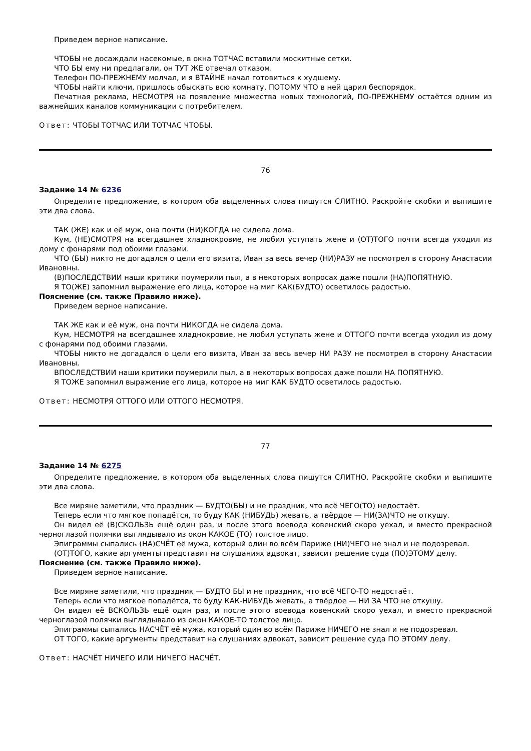Приведем верное написание.
ЧТОБЫ не досаждали насекомые, в окна ТОТЧАС вставили москитные сетки.
ЧТО БЫ ему ни предлагали, он ТУТ ЖЕ отвечал отказом.
Телефон ПО-ПРЕЖНЕМУ молчал, и я ВТАЙНЕ начал готовиться к худшему.
ЧТОБЫ найти ключи, пришлось обыскать всю комнату, ПОТОМУ ЧТО в ней царил беспорядок.
Печатная реклама, НЕСМОТРЯ на появление множества новых технологий, ПО-ПРЕЖНЕМУ остаётся одним из важнейших каналов коммуникации с потребителем.
Ответ: ЧТОБЫ ТОТЧАС ИЛИ ТОТЧАС ЧТОБЫ.
76
Задание 14 № 6236
Определите предложение, в котором оба выделенных слова пишутся СЛИТНО. Раскройте скобки и выпишите эти два слова.
ТАК (ЖЕ) как и её муж, она почти (НИ)КОГДА не сидела дома.
Кум, (НЕ)СМОТРЯ на всегдашнее хладнокровие, не любил уступать жене и (ОТ)ТОГО почти всегда уходил из дому с фонарями под обоими глазами.
ЧТО (БЫ) никто не догадался о цели его визита, Иван за весь вечер (НИ)РАЗУ не посмотрел в сторону Анастасии Ивановны.
(В)ПОСЛЕДСТВИИ наши критики поумерили пыл, а в некоторых вопросах даже пошли (НА)ПОПЯТНУЮ.
Я ТО(ЖЕ) запомнил выражение его лица, которое на миг КАК(БУДТО) осветилось радостью.
Пояснение (см. также Правило ниже).
Приведем верное написание.
ТАК ЖЕ как и её муж, она почти НИКОГДА не сидела дома.
Кум, НЕСМОТРЯ на всегдашнее хладнокровие, не любил уступать жене и ОТТОГО почти всегда уходил из дому с фонарями под обоими глазами.
ЧТОБЫ никто не догадался о цели его визита, Иван за весь вечер НИ РАЗУ не посмотрел в сторону Анастасии Ивановны.
ВПОСЛЕДСТВИИ наши критики поумерили пыл, а в некоторых вопросах даже пошли НА ПОПЯТНУЮ.
Я ТОЖЕ запомнил выражение его лица, которое на миг КАК БУДТО осветилось радостью.
Ответ: НЕСМОТРЯ ОТТОГО ИЛИ ОТТОГО НЕСМОТРЯ.
77
Задание 14 № 6275
Определите предложение, в котором оба выделенных слова пишутся СЛИТНО. Раскройте скобки и выпишите эти два слова.
Все миряне заметили, что праздник — БУДТО(БЫ) и не праздник, что всё ЧЕГО(ТО) недостаёт.
Теперь если что мягкое попадётся, то буду КАК (НИБУДЬ) жевать, а твёрдое — НИ(ЗА)ЧТО не откушу.
Он видел её (В)СКОЛЬЗЬ ещё один раз, и после этого воевода ковенский скоро уехал, и вместо прекрасной черноглазой полячки выглядывало из окон КАКОЕ (ТО) толстое лицо.
Эпиграммы сыпались (НА)СЧЁТ её мужа, который один во всём Париже (НИ)ЧЕГО не знал и не подозревал.
(ОТ)ТОГО, какие аргументы представит на слушаниях адвокат, зависит решение суда (ПО)ЭТОМУ делу.
Пояснение (см. также Правило ниже).
Приведем верное написание.
Все миряне заметили, что праздник — БУДТО БЫ и не праздник, что всё ЧЕГО-ТО недостаёт.
Теперь если что мягкое попадётся, то буду КАК-НИБУДЬ жевать, а твёрдое — НИ ЗА ЧТО не откушу.
Он видел её ВСКОЛЬЗЬ ещё один раз, и после этого воевода ковенский скоро уехал, и вместо прекрасной черноглазой полячки выглядывало из окон КАКОЕ-ТО толстое лицо.
Эпиграммы сыпались НАСЧЁТ её мужа, который один во всём Париже НИЧЕГО не знал и не подозревал.
ОТ ТОГО, какие аргументы представит на слушаниях адвокат, зависит решение суда ПО ЭТОМУ делу.
Ответ: НАСЧЁТ НИЧЕГО ИЛИ НИЧЕГО НАСЧЁТ.